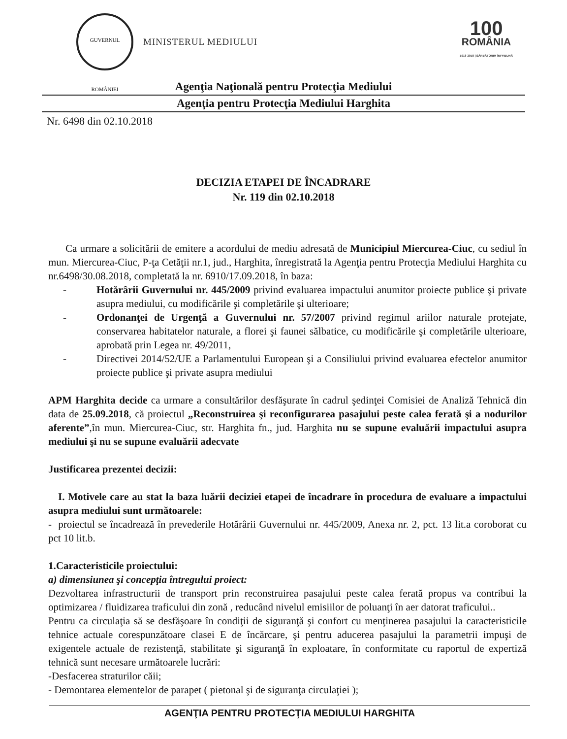GUVERNUL ROMÂNIEI MINISTERUL MEDIULUI
100
ROMÂNIA
1918-2018 | SĂRBĂTORIM ÎMPREUNĂ
Agenţia Naţională pentru Protecţia Mediului
Agenţia pentru Protecţia Mediului Harghita
Nr. 6498 din 02.10.2018
DECIZIA ETAPEI DE ÎNCADRARE
Nr. 119 din 02.10.2018
Ca urmare a solicitării de emitere a acordului de mediu adresată de Municipiul Miercurea-Ciuc, cu sediul în mun. Miercurea-Ciuc, P-ţa Cetăţii nr.1, jud., Harghita, înregistrată la Agenţia pentru Protecţia Mediului Harghita cu nr.6498/30.08.2018, completată la nr. 6910/17.09.2018, în baza:
- Hotărârii Guvernului nr. 445/2009 privind evaluarea impactului anumitor proiecte publice şi private asupra mediului, cu modificările şi completările şi ulterioare;
- Ordonanţei de Urgenţă a Guvernului nr. 57/2007 privind regimul ariilor naturale protejate, conservarea habitatelor naturale, a florei şi faunei sălbatice, cu modificările şi completările ulterioare, aprobată prin Legea nr. 49/2011,
- Directivei 2014/52/UE a Parlamentului European şi a Consiliului privind evaluarea efectelor anumitor proiecte publice şi private asupra mediului
APM Harghita decide ca urmare a consultărilor desfăşurate în cadrul şedinţei Comisiei de Analiză Tehnică din data de 25.09.2018, că proiectul „Reconstruirea şi reconfigurarea pasajului peste calea ferată şi a nodurilor aferente”,în mun. Miercurea-Ciuc, str. Harghita fn., jud. Harghita nu se supune evaluării impactului asupra mediului şi nu se supune evaluării adecvate
Justificarea prezentei decizii:
I. Motivele care au stat la baza luării deciziei etapei de încadrare în procedura de evaluare a impactului asupra mediului sunt următoarele:
- proiectul se încadrează în prevederile Hotărârii Guvernului nr. 445/2009, Anexa nr. 2, pct. 13 lit.a coroborat cu pct 10 lit.b.
1.Caracteristicile proiectului:
a) dimensiunea şi concepţia întregului proiect:
Dezvoltarea infrastructurii de transport prin reconstruirea pasajului peste calea ferată propus va contribui la optimizarea / fluidizarea traficului din zonă , reducând nivelul emisiilor de poluanţi în aer datorat traficului..
Pentru ca circulaţia să se desfăşoare în condiţii de siguranţă şi confort cu menţinerea pasajului la caracteristicile tehnice actuale corespunzătoare clasei E de încărcare, şi pentru aducerea pasajului la parametrii impuşi de exigentele actuale de rezistenţă, stabilitate şi siguranţă în exploatare, în conformitate cu raportul de expertiză tehnică sunt necesare următoarele lucrări:
-Desfacerea straturilor căii;
- Demontarea elementelor de parapet ( pietonal şi de siguranţa circulaţiei );
AGENŢIA PENTRU PROTECŢIA MEDIULUI HARGHITA